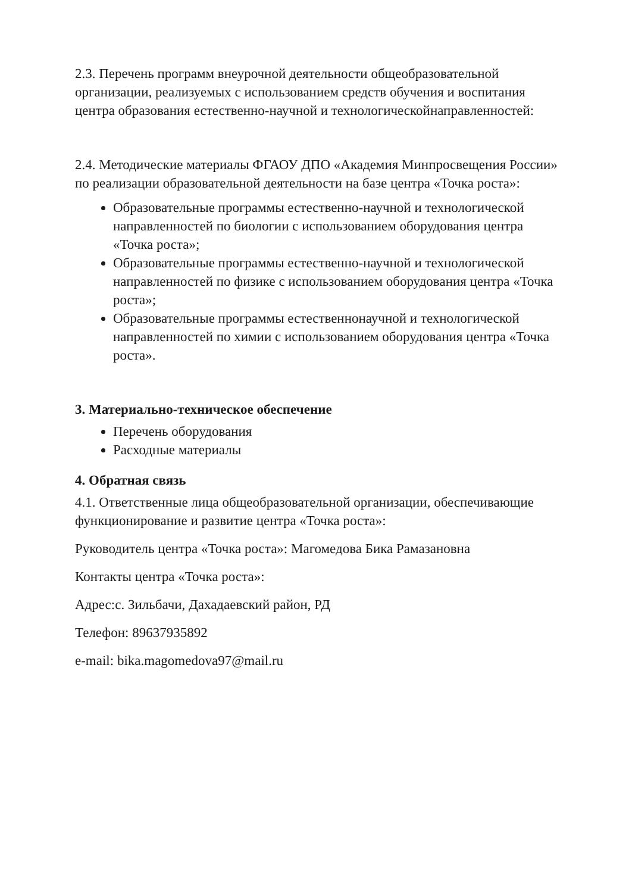2.3. Перечень программ внеурочной деятельности общеобразовательной организации, реализуемых с использованием средств обучения и воспитания центра образования естественно-научной и технологическойнаправленностей:
2.4. Методические материалы ФГАОУ ДПО «Академия Минпросвещения России» по реализации образовательной деятельности на базе центра «Точка роста»:
Образовательные программы естественно-научной и технологической направленностей по биологии с использованием оборудования центра «Точка роста»;
Образовательные программы естественно-научной и технологической направленностей по физике с использованием оборудования центра «Точка роста»;
Образовательные программы естественнонаучной и технологической направленностей по химии с использованием оборудования центра «Точка роста».
3. Материально-техническое обеспечение
Перечень оборудования
Расходные материалы
4. Обратная связь
4.1. Ответственные лица общеобразовательной организации, обеспечивающие функционирование и развитие центра «Точка роста»:
Руководитель центра «Точка роста»: Магомедова Бика Рамазановна
Контакты центра «Точка роста»:
Адрес:с. Зильбачи, Дахадаевский район, РД
Телефон: 89637935892
e-mail: bika.magomedova97@mail.ru